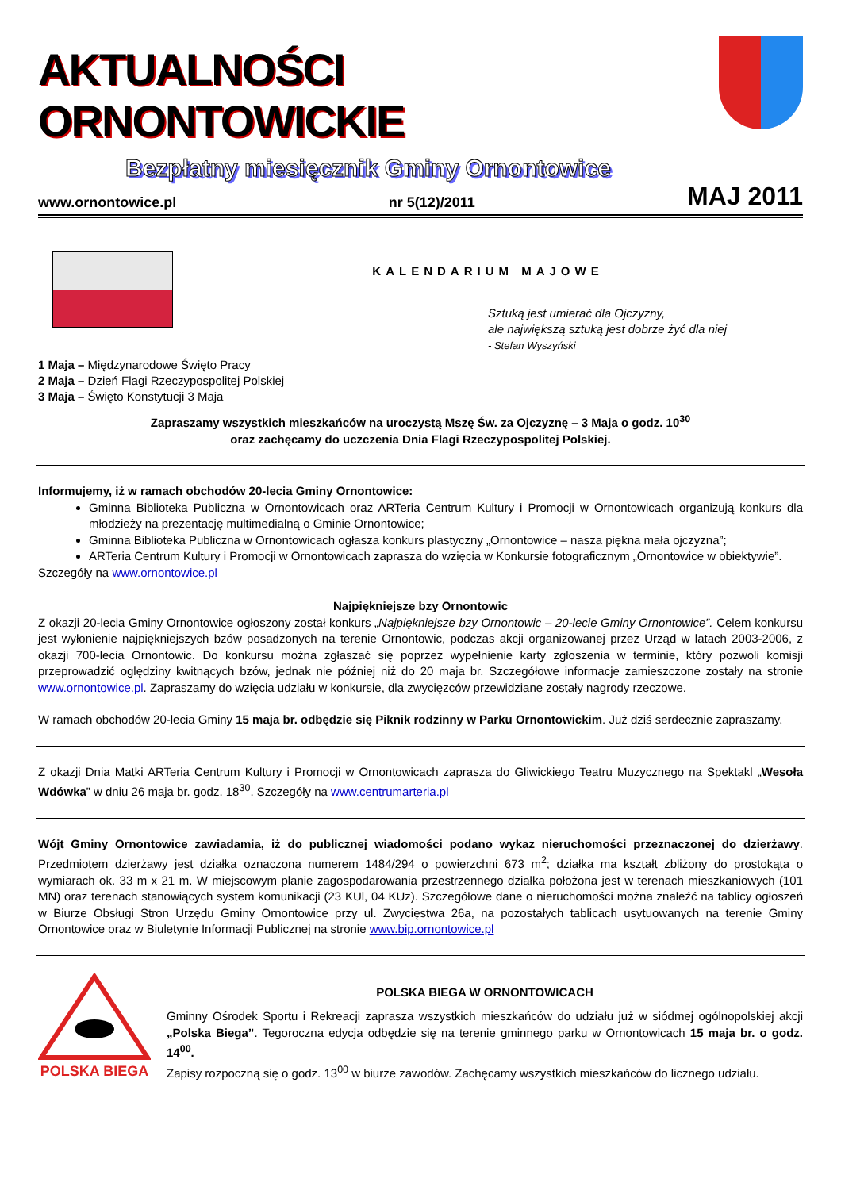AKTUALNOŚCI ORNONTOWICKIE
Bezpłatny miesięcznik Gminy Ornontowice
www.ornontowice.pl nr 5(12)/2011 MAJ 2011
KALENDARIUM MAJOWE
Sztuką jest umierać dla Ojczyzny,
ale największą sztuką jest dobrze żyć dla niej
- Stefan Wyszyński
1 Maja – Międzynarodowe Święto Pracy
2 Maja – Dzień Flagi Rzeczypospolitej Polskiej
3 Maja – Święto Konstytucji 3 Maja
Zapraszamy wszystkich mieszkańców na uroczystą Mszę Św. za Ojczyznę – 3 Maja o godz. 10<sup>30</sup>
oraz zachęcamy do uczczenia Dnia Flagi Rzeczypospolitej Polskiej.
Informujemy, iż w ramach obchodów 20-lecia Gminy Ornontowice:
Gminna Biblioteka Publiczna w Ornontowicach oraz ARTeria Centrum Kultury i Promocji w Ornontowicach organizują konkurs dla młodzieży na prezentację multimedialną o Gminie Ornontowice;
Gminna Biblioteka Publiczna w Ornontowicach ogłasza konkurs plastyczny „Ornontowice – nasza piękna mała ojczyzna”;
ARTeria Centrum Kultury i Promocji w Ornontowicach zaprasza do wzięcia w Konkursie fotograficznym „Ornontowice w obiektywie”.
Szczegóły na www.ornontowice.pl
Najpiękniejsze bzy Ornontowic
Z okazji 20-lecia Gminy Ornontowice ogłoszony został konkurs „Najpiękniejsze bzy Ornontowic – 20-lecie Gminy Ornontowice”. Celem konkursu jest wyłonienie najpiękniejszych bzów posadzonych na terenie Ornontowic, podczas akcji organizowanej przez Urząd w latach 2003-2006, z okazji 700-lecia Ornontowic. Do konkursu można zgłaszać się poprzez wypełnienie karty zgłoszenia w terminie, który pozwoli komisji przeprowadzić oględziny kwitnących bzów, jednak nie później niż do 20 maja br. Szczegółowe informacje zamieszczone zostały na stronie www.ornontowice.pl. Zapraszamy do wzięcia udziału w konkursie, dla zwycięzców przewidziane zostały nagrody rzeczowe.
W ramach obchodów 20-lecia Gminy 15 maja br. odbędzie się Piknik rodzinny w Parku Ornontowickim. Już dziś serdecznie zapraszamy.
Z okazji Dnia Matki ARTeria Centrum Kultury i Promocji w Ornontowicach zaprasza do Gliwickiego Teatru Muzycznego na Spektakl „Wesoła Wdówka” w dniu 26 maja br. godz. 18<sup>30</sup>. Szczegóły na www.centrumarteria.pl
Wójt Gminy Ornontowice zawiadamia, iż do publicznej wiadomości podano wykaz nieruchomości przeznaczonej do dzierżawy. Przedmiotem dzierżawy jest działka oznaczona numerem 1484/294 o powierzchni 673 m<sup>2</sup>; działka ma kształt zbliżony do prostokąta o wymiarach ok. 33 m x 21 m. W miejscowym planie zagospodarowania przestrzennego działka położona jest w terenach mieszkaniowych (101 MN) oraz terenach stanowiących system komunikacji (23 KUl, 04 KUz). Szczegółowe dane o nieruchomości można znaleźć na tablicy ogłoszeń w Biurze Obsługi Stron Urzędu Gminy Ornontowice przy ul. Zwycięstwa 26a, na pozostałych tablicach usytuowanych na terenie Gminy Ornontowice oraz w Biuletynie Informacji Publicznej na stronie www.bip.ornontowice.pl
POLSKA BIEGA
POLSKA BIEGA W ORNONTOWICACH
Gminny Ośrodek Sportu i Rekreacji zaprasza wszystkich mieszkańców do udziału już w siódmej ogólnopolskiej akcji „Polska Biega”. Tegoroczna edycja odbędzie się na terenie gminnego parku w Ornontowicach 15 maja br. o godz. 14<sup>00</sup>.
Zapisy rozpoczną się o godz. 13<sup>00</sup> w biurze zawodów. Zachęcamy wszystkich mieszkańców do licznego udziału.